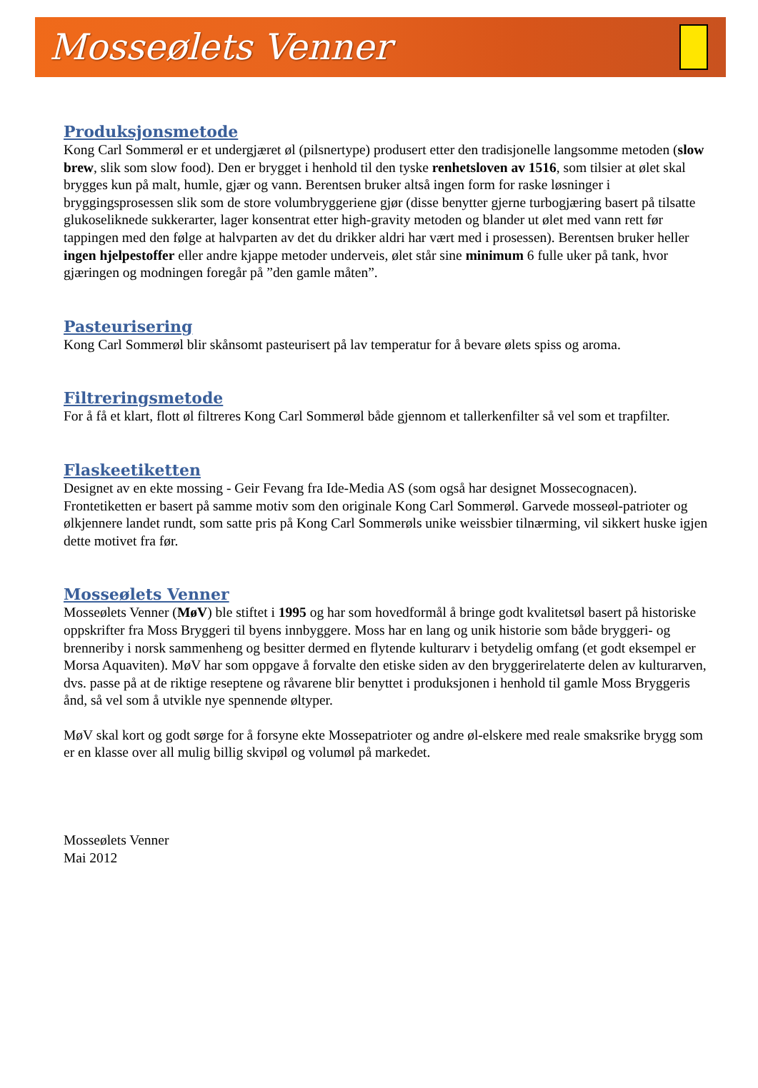Mosseølets Venner
Produksjonsmetode
Kong Carl Sommerøl er et undergjæret øl (pilsnertype) produsert etter den tradisjonelle langsomme metoden (slow brew, slik som slow food). Den er brygget i henhold til den tyske renhetsloven av 1516, som tilsier at ølet skal brygges kun på malt, humle, gjær og vann. Berentsen bruker altså ingen form for raske løsninger i bryggingsprosessen slik som de store volumbryggeriene gjør (disse benytter gjerne turbogjæring basert på tilsatte glukoseliknede sukkerarter, lager konsentrat etter high-gravity metoden og blander ut ølet med vann rett før tappingen med den følge at halvparten av det du drikker aldri har vært med i prosessen). Berentsen bruker heller ingen hjelpestoffer eller andre kjappe metoder underveis, ølet står sine minimum 6 fulle uker på tank, hvor gjæringen og modningen foregår på ”den gamle måten”.
Pasteurisering
Kong Carl Sommerøl blir skånsomt pasteurisert på lav temperatur for å bevare ølets spiss og aroma.
Filtreringsmetode
For å få et klart, flott øl filtreres Kong Carl Sommerøl både gjennom et tallerkenfilter så vel som et trapfilter.
Flaskeetiketten
Designet av en ekte mossing - Geir Fevang fra Ide-Media AS (som også har designet Mossecognacen). Frontetiketten er basert på samme motiv som den originale Kong Carl Sommerøl. Garvede mosseøl-patrioter og ølkjennere landet rundt, som satte pris på Kong Carl Sommerøls unike weissbier tilnærming, vil sikkert huske igjen dette motivet fra før.
Mosseølets Venner
Mosseølets Venner (MøV) ble stiftet i 1995 og har som hovedformål å bringe godt kvalitetsøl basert på historiske oppskrifter fra Moss Bryggeri til byens innbyggere. Moss har en lang og unik historie som både bryggeri- og brenneriby i norsk sammenheng og besitter dermed en flytende kulturarv i betydelig omfang (et godt eksempel er Morsa Aquaviten). MøV har som oppgave å forvalte den etiske siden av den bryggerirelaterte delen av kulturarven, dvs. passe på at de riktige reseptene og råvarene blir benyttet i produksjonen i henhold til gamle Moss Bryggeris ånd, så vel som å utvikle nye spennende øltyper.
MøV skal kort og godt sørge for å forsyne ekte Mossepatrioter og andre øl-elskere med reale smaksrike brygg som er en klasse over all mulig billig skvipøl og volumøl på markedet.
Mosseølets Venner
Mai 2012